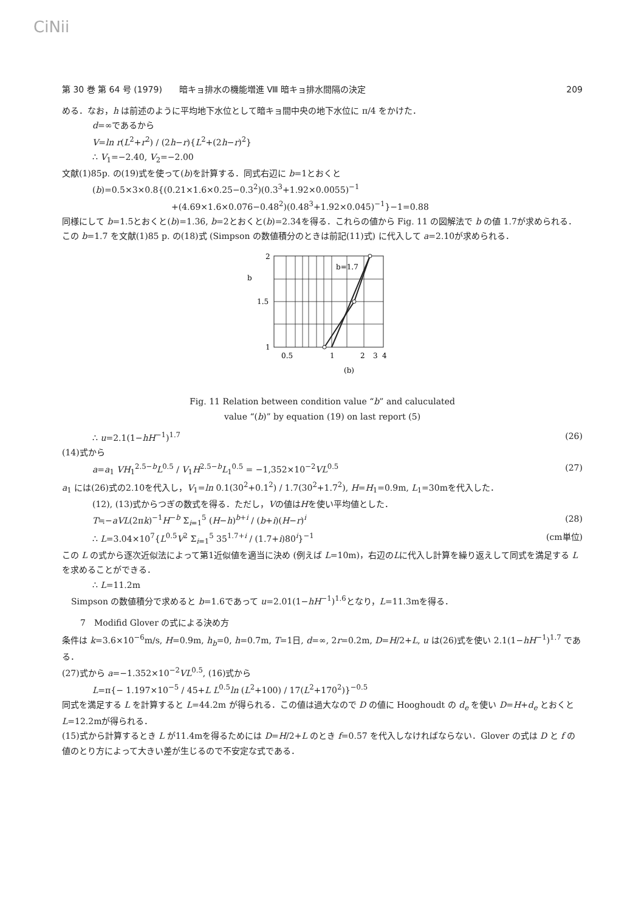CiNii
第 30 巻 第 64 号 (1979)　　暗キョ排水の機能増進 Ⅷ 暗キョ排水間隔の決定 209
める．なお，h は前述のように平均地下水位として暗キョ間中央の地下水位に π/4 をかけた．
d=∞であるから
V=ln r(L<sup>2</sup>+r<sup>2</sup>) / (2h−r){L<sup>2</sup>+(2h−r)<sup>2</sup>}
∴ V<sub>1</sub>=−2.40, V<sub>2</sub>=−2.00
文献(1)85p. の(19)式を使って(b)を計算する．同式右辺に b=1とおくと
(b)=0.5×3×0.8{(0.21×1.6×0.25−0.3<sup>2</sup>)(0.3<sup>3</sup>+1.92×0.0055)<sup>−1</sup>
+(4.69×1.6×0.076−0.48<sup>2</sup>)(0.48<sup>3</sup>+1.92×0.045)<sup>−1</sup>}−1=0.88
同様にして b=1.5とおくと(b)=1.36, b=2とおくと(b)=2.34を得る．これらの値から Fig. 11 の図解法で b の値 1.7が求められる． この b=1.7 を文献(1)85 p. の(18)式 (Simpson の数値積分のときは前記(11)式) に代入して a=2.10が求められる．
b=1.7
2
1.5
1
b
0.5
1
2
3
4
(b)
Fig. 11 Relation between condition value “b” and caluculated
value “(b)” by equation (19) on last report (5)
∴ u=2.1(1−hH<sup>−1</sup>)<sup>1.7</sup> (26)
(14)式から
a=a<sub>1</sub> VH<sub>1</sub><sup>2.5−b</sup>L<sup>0.5</sup> / V<sub>1</sub>H<sup>2.5−b</sup>L<sub>1</sub><sup>0.5</sup> = −1,352×10<sup>−2</sup>VL<sup>0.5</sup> (27)
a<sub>1</sub> には(26)式の2.10を代入し，V<sub>1</sub>=ln 0.1(30<sup>2</sup>+0.1<sup>2</sup>) / 1.7(30<sup>2</sup>+1.7<sup>2</sup>), H=H<sub>1</sub>=0.9m, L<sub>1</sub>=30mを代入した．
(12), (13)式からつぎの数式を得る．ただし，Vの値はHを使い平均値とした．
T≒−aVL(2πk)<sup>−1</sup>H<sup>−b</sup> Σ<sub>i=1</sub><sup>5</sup> (H−h)<sup>b+i</sup> / (b+i)(H−r)<sup>i</sup> (28)
∴ L=3.04×10<sup>7</sup>{L<sup>0.5</sup>V<sup>2</sup> Σ<sub>i=1</sub><sup>5</sup> 35<sup>1.7+i</sup> / (1.7+i)80<sup>i</sup>}<sup>−1</sup> (cm単位)
この L の式から逐次近似法によって第1近似値を適当に決め (例えば L=10m)，右辺のLに代入し計算を繰り返えして同式を満足する L を求めることができる．
∴ L=11.2m
Simpson の数値積分で求めると b=1.6であって u=2.01(1−hH<sup>−1</sup>)<sup>1.6</sup>となり，L=11.3mを得る．
7　Modifid Glover の式による決め方
条件は k=3.6×10<sup>−6</sup>m/s, H=0.9m, h<sub>b</sub>=0, h=0.7m, T=1日, d=∞, 2r=0.2m, D=H/2+L, u は(26)式を使い 2.1(1−hH<sup>−1</sup>)<sup>1.7</sup> である．
(27)式から a=−1.352×10<sup>−2</sup>VL<sup>0.5</sup>, (16)式から
L=π{− 1.197×10<sup>−5</sup> / 45+L L<sup>0.5</sup>ln (L<sup>2</sup>+100) / 17(L<sup>2</sup>+170<sup>2</sup>)}<sup>−0.5</sup>
同式を満足する L を計算すると L=44.2m が得られる．この値は過大なので D の値に Hooghoudt の d<sub>e</sub> を使い D=H+d<sub>e</sub> とおくと L=12.2mが得られる．
(15)式から計算するとき L が11.4mを得るためには D=H/2+L のとき f=0.57 を代入しなければならない．Glover の式は D と f の値のとり方によって大きい差が生じるので不安定な式である．